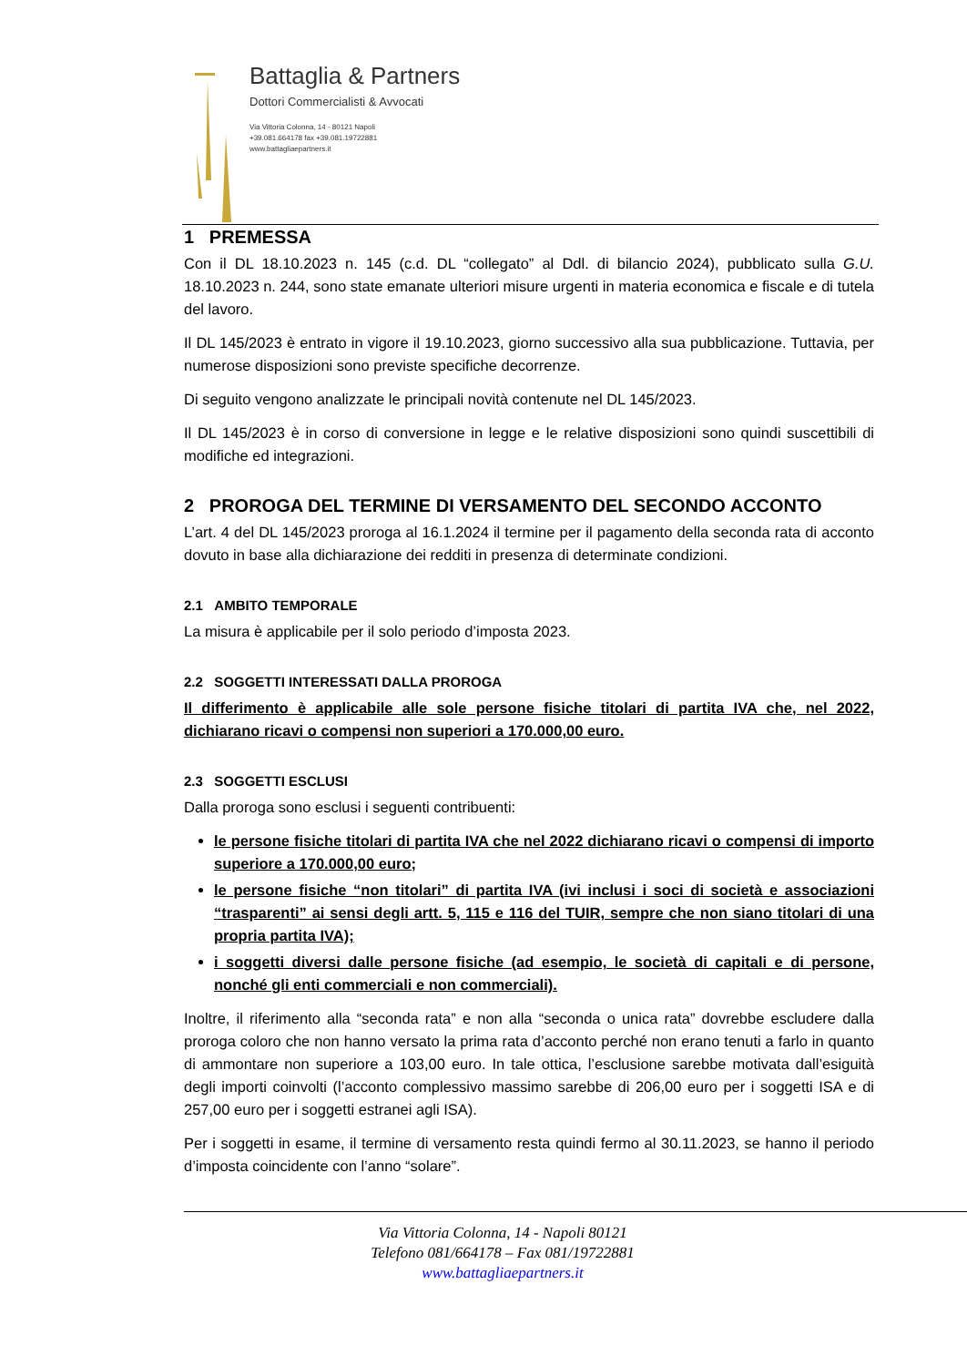Battaglia & Partners
Dottori Commercialisti & Avvocati
Via Vittoria Colonna, 14 - 80121 Napoli
+39.081.664178 fax +39.081.19722881
www.battagliaepartners.it
1 PREMESSA
Con il DL 18.10.2023 n. 145 (c.d. DL “collegato” al Ddl. di bilancio 2024), pubblicato sulla G.U. 18.10.2023 n. 244, sono state emanate ulteriori misure urgenti in materia economica e fiscale e di tutela del lavoro.
Il DL 145/2023 è entrato in vigore il 19.10.2023, giorno successivo alla sua pubblicazione. Tuttavia, per numerose disposizioni sono previste specifiche decorrenze.
Di seguito vengono analizzate le principali novità contenute nel DL 145/2023.
Il DL 145/2023 è in corso di conversione in legge e le relative disposizioni sono quindi suscettibili di modifiche ed integrazioni.
2 PROROGA DEL TERMINE DI VERSAMENTO DEL SECONDO ACCONTO
L’art. 4 del DL 145/2023 proroga al 16.1.2024 il termine per il pagamento della seconda rata di acconto dovuto in base alla dichiarazione dei redditi in presenza di determinate condizioni.
2.1 AMBITO TEMPORALE
La misura è applicabile per il solo periodo d’imposta 2023.
2.2 SOGGETTI INTERESSATI DALLA PROROGA
Il differimento è applicabile alle sole persone fisiche titolari di partita IVA che, nel 2022, dichiarano ricavi o compensi non superiori a 170.000,00 euro.
2.3 SOGGETTI ESCLUSI
Dalla proroga sono esclusi i seguenti contribuenti:
le persone fisiche titolari di partita IVA che nel 2022 dichiarano ricavi o compensi di importo superiore a 170.000,00 euro;
le persone fisiche “non titolari” di partita IVA (ivi inclusi i soci di società e associazioni “trasparenti” ai sensi degli artt. 5, 115 e 116 del TUIR, sempre che non siano titolari di una propria partita IVA);
i soggetti diversi dalle persone fisiche (ad esempio, le società di capitali e di persone, nonché gli enti commerciali e non commerciali).
Inoltre, il riferimento alla “seconda rata” e non alla “seconda o unica rata” dovrebbe escludere dalla proroga coloro che non hanno versato la prima rata d’acconto perché non erano tenuti a farlo in quanto di ammontare non superiore a 103,00 euro. In tale ottica, l’esclusione sarebbe motivata dall’esiguità degli importi coinvolti (l’acconto complessivo massimo sarebbe di 206,00 euro per i soggetti ISA e di 257,00 euro per i soggetti estranei agli ISA).
Per i soggetti in esame, il termine di versamento resta quindi fermo al 30.11.2023, se hanno il periodo d’imposta coincidente con l’anno “solare”.
Via Vittoria Colonna, 14 - Napoli 80121
Telefono 081/664178 – Fax 081/19722881
www.battagliaepartners.it